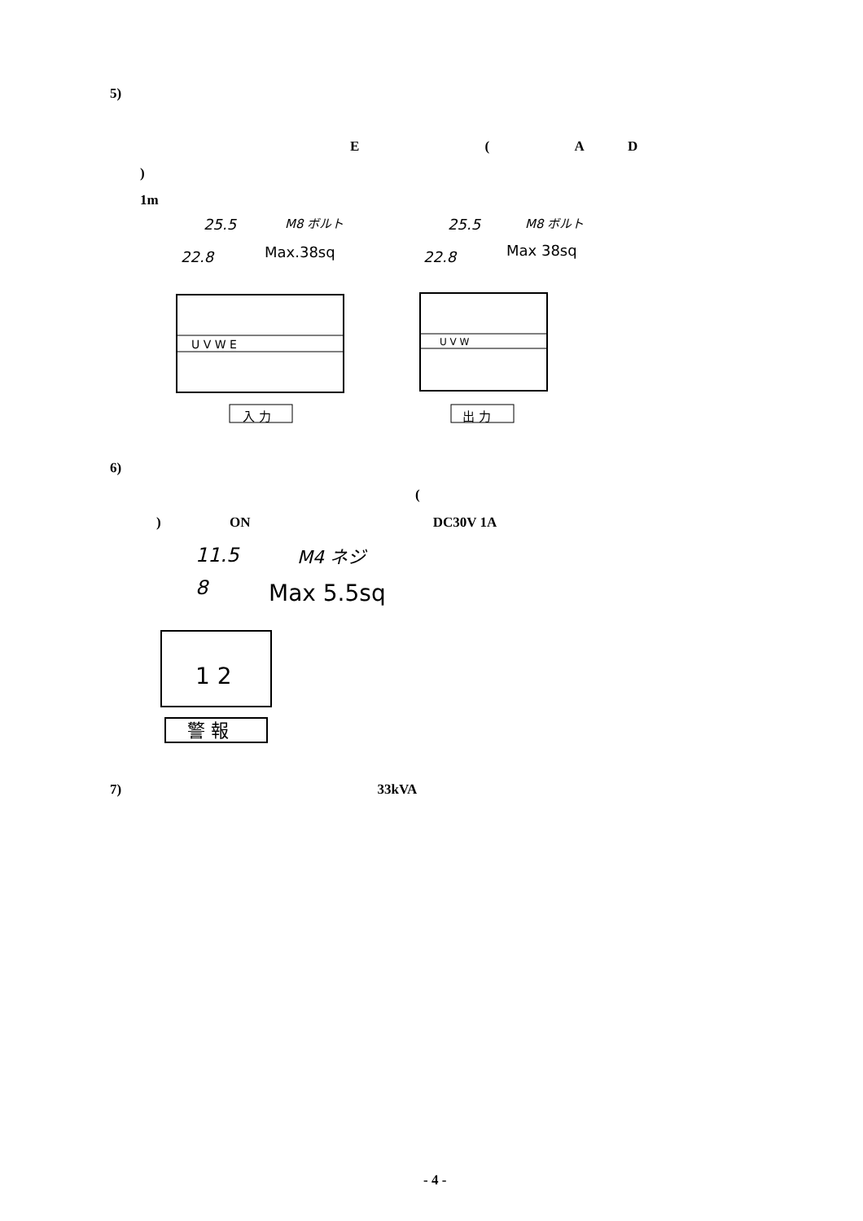5)
E ( A D
)
1m
25.5
M8 ボルト
Max.38sq
22.8
U V W E
入 力
25.5
M8 ボルト
Max 38sq
22.8
U V W
出 力
6)
(
) ON DC30V 1A
11.5
M4 ネジ
8
Max 5.5sq
1 2
警 報
7) 33kVA
- 4 -